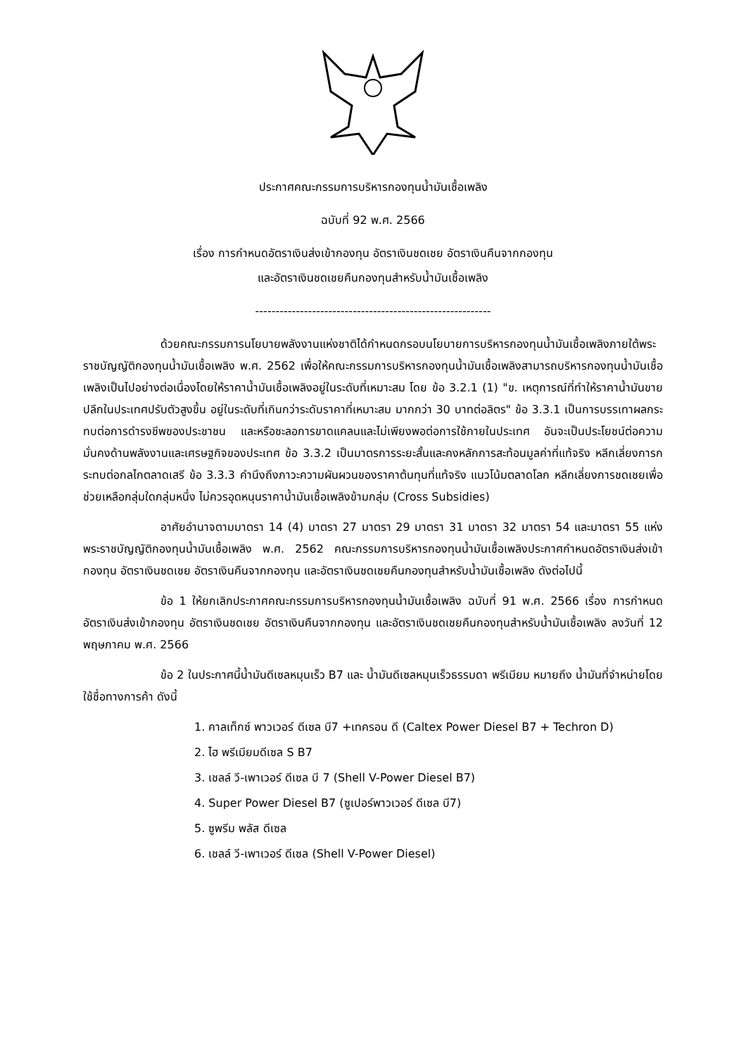ประกาศคณะกรรมการบริหารกองทุนน้ำมันเชื้อเพลิง
ฉบับที่ 92 พ.ศ. 2566
เรื่อง การกำหนดอัตราเงินส่งเข้ากองทุน อัตราเงินชดเชย อัตราเงินคืนจากกองทุน
และอัตราเงินชดเชยคืนกองทุนสำหรับน้ำมันเชื้อเพลิง
----------------------------------------------------------
ด้วยคณะกรรมการนโยบายพลังงานแห่งชาติได้กำหนดกรอบนโยบายการบริหารกองทุนน้ำมันเชื้อเพลิงภายใต้พระราชบัญญัติกองทุนน้ำมันเชื้อเพลิง พ.ศ. 2562 เพื่อให้คณะกรรมการบริหารกองทุนน้ำมันเชื้อเพลิงสามารถบริหารกองทุนน้ำมันเชื้อเพลิงเป็นไปอย่างต่อเนื่องโดยให้ราคาน้ำมันเชื้อเพลิงอยู่ในระดับที่เหมาะสม โดย ข้อ 3.2.1 (1) "ข. เหตุการณ์ที่ทำให้ราคาน้ำมันขายปลีกในประเทศปรับตัวสูงขึ้น อยู่ในระดับที่เกินกว่าระดับราคาที่เหมาะสม มากกว่า 30 บาทต่อลิตร" ข้อ 3.3.1 เป็นการบรรเทาผลกระทบต่อการดำรงชีพของประชาชน และหรือชะลอการขาดแคลนและไม่เพียงพอต่อการใช้ภายในประเทศ อันจะเป็นประโยชน์ต่อความมั่นคงด้านพลังงานและเศรษฐกิจของประเทศ ข้อ 3.3.2 เป็นมาตรการระยะสั้นและคงหลักการสะท้อนมูลค่าที่แท้จริง หลีกเลี่ยงการกระทบต่อกลไกตลาดเสรี ข้อ 3.3.3 คำนึงถึงภาวะความผันผวนของราคาต้นทุนที่แท้จริง แนวโน้มตลาดโลก หลีกเลี่ยงการชดเชยเพื่อช่วยเหลือกลุ่มใดกลุ่มหนึ่ง ไม่ควรอุดหนุนราคาน้ำมันเชื้อเพลิงข้ามกลุ่ม (Cross Subsidies)
อาศัยอำนาจตามมาตรา 14 (4) มาตรา 27 มาตรา 29 มาตรา 31 มาตรา 32 มาตรา 54 และมาตรา 55 แห่งพระราชบัญญัติกองทุนน้ำมันเชื้อเพลิง พ.ศ. 2562 คณะกรรมการบริหารกองทุนน้ำมันเชื้อเพลิงประกาศกำหนดอัตราเงินส่งเข้ากองทุน อัตราเงินชดเชย อัตราเงินคืนจากกองทุน และอัตราเงินชดเชยคืนกองทุนสำหรับน้ำมันเชื้อเพลิง ดังต่อไปนี้
ข้อ 1 ให้ยกเลิกประกาศคณะกรรมการบริหารกองทุนน้ำมันเชื้อเพลิง ฉบับที่ 91 พ.ศ. 2566 เรื่อง การกำหนดอัตราเงินส่งเข้ากองทุน อัตราเงินชดเชย อัตราเงินคืนจากกองทุน และอัตราเงินชดเชยคืนกองทุนสำหรับน้ำมันเชื้อเพลิง ลงวันที่ 12 พฤษภาคม พ.ศ. 2566
ข้อ 2 ในประกาศนี้น้ำมันดีเซลหมุนเร็ว B7 และ น้ำมันดีเซลหมุนเร็วธรรมดา พรีเมียม หมายถึง น้ำมันที่จำหน่ายโดยใช้ชื่อทางการค้า ดังนี้
1. คาลเท็กซ์ พาวเวอร์ ดีเซล บี7 +เทครอน ดี (Caltex Power Diesel B7 + Techron D)
2. ไฮ พรีเมียมดีเซล S B7
3. เชลล์ วี-เพาเวอร์ ดีเซล บี 7 (Shell V-Power Diesel B7)
4. Super Power Diesel B7 (ซูเปอร์พาวเวอร์ ดีเซล บี7)
5. ซูพรีม พลัส ดีเซล
6. เชลล์ วี-เพาเวอร์ ดีเซล (Shell V-Power Diesel)